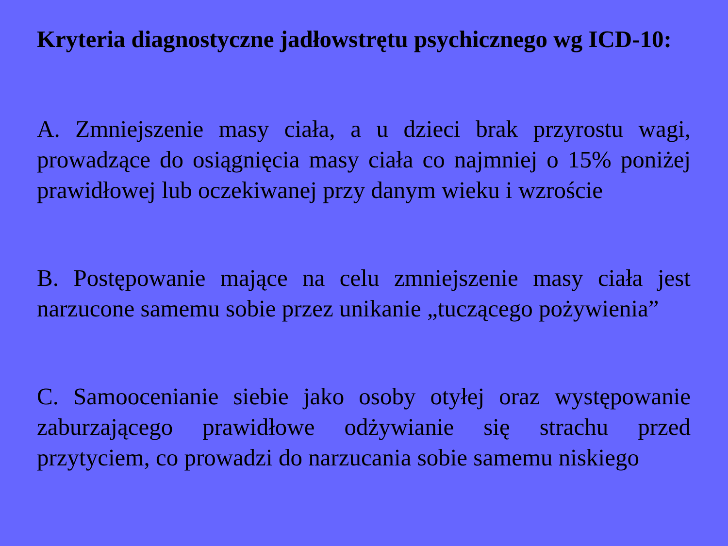Kryteria diagnostyczne jadłowstrętu psychicznego wg ICD-10:
A. Zmniejszenie masy ciała, a u dzieci brak przyrostu wagi, prowadzące do osiągnięcia masy ciała co najmniej o 15% poniżej prawidłowej lub oczekiwanej przy danym wieku i wzroście
B. Postępowanie mające na celu zmniejszenie masy ciała jest narzucone samemu sobie przez unikanie „tuczącego pożywienia”
C. Samoocenianie siebie jako osoby otyłej oraz występowanie zaburzającego prawidłowe odżywianie się strachu przed przytyciem, co prowadzi do narzucania sobie samemu niskiego